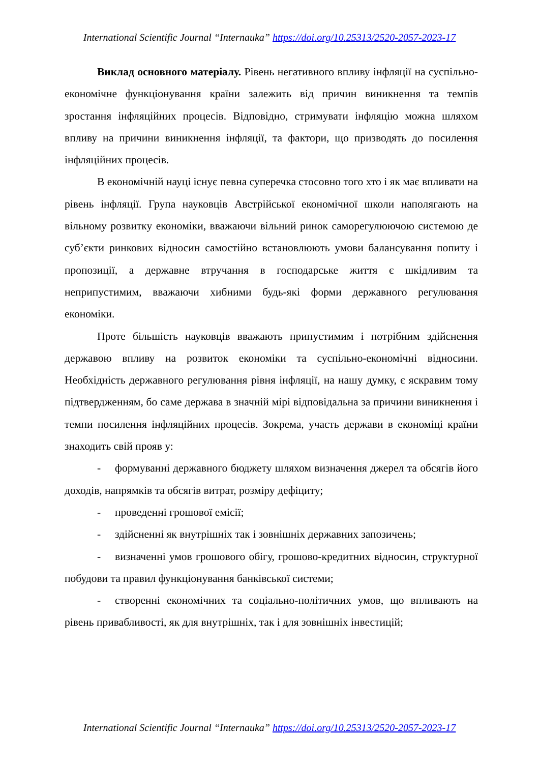International Scientific Journal “Internauka” https://doi.org/10.25313/2520-2057-2023-17
Виклад основного матеріалу. Рівень негативного впливу інфляції на суспільно-економічне функціонування країни залежить від причин виникнення та темпів зростання інфляційних процесів. Відповідно, стримувати інфляцію можна шляхом впливу на причини виникнення інфляції, та фактори, що призводять до посилення інфляційних процесів.
В економічній науці існує певна суперечка стосовно того хто і як має впливати на рівень інфляції. Група науковців Австрійської економічної школи наполягають на вільному розвитку економіки, вважаючи вільний ринок саморегулюючою системою де суб’єкти ринкових відносин самостійно встановлюють умови балансування попиту і пропозиції, а державне втручання в господарське життя є шкідливим та неприпустимим, вважаючи хибними будь-які форми державного регулювання економіки.
Проте більшість науковців вважають припустимим і потрібним здійснення державою впливу на розвиток економіки та суспільно-економічні відносини. Необхідність державного регулювання рівня інфляції, на нашу думку, є яскравим тому підтвердженням, бо саме держава в значній мірі відповідальна за причини виникнення і темпи посилення інфляційних процесів. Зокрема, участь держави в економіці країни знаходить свій прояв у:
- формуванні державного бюджету шляхом визначення джерел та обсягів його доходів, напрямків та обсягів витрат, розміру дефіциту;
- проведенні грошової емісії;
- здійсненні як внутрішніх так і зовнішніх державних запозичень;
- визначенні умов грошового обігу, грошово-кредитних відносин, структурної побудови та правил функціонування банківської системи;
- створенні економічних та соціально-політичних умов, що впливають на рівень привабливості, як для внутрішніх, так і для зовнішніх інвестицій;
International Scientific Journal “Internauka” https://doi.org/10.25313/2520-2057-2023-17